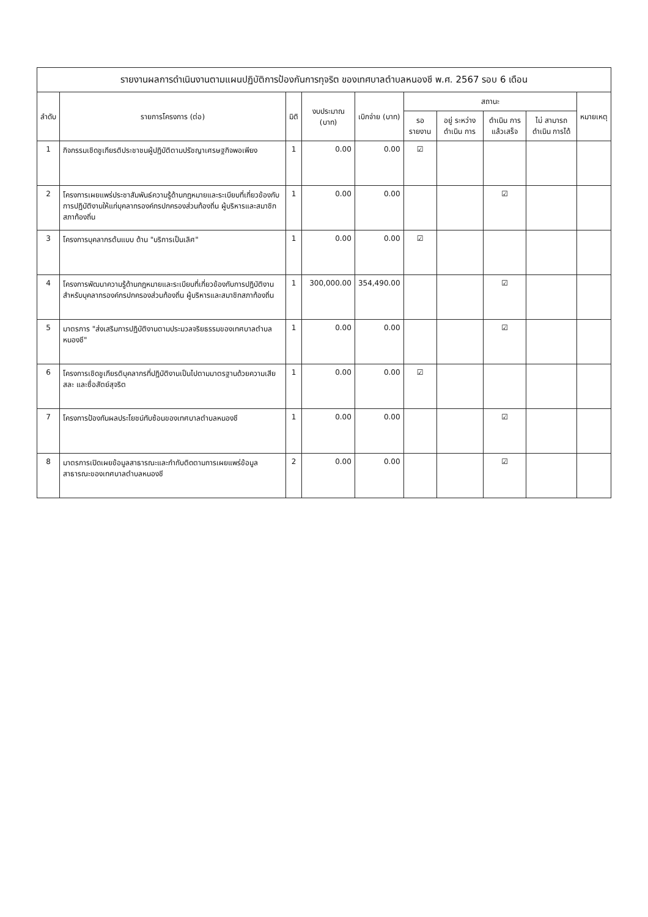รายงานผลการดำเนินงานตามแผนปฏิบัติการป้องกันการทุจริต ของเทศบาลตำบลหนองชี พ.ศ. 2567 รอบ 6 เดือน
| ลำดับ | รายการโครงการ (ต่อ) | มิติ | งบประมาณ (บาท) | เบิกจ่าย (บาท) | สถานะ | | | | หมายเหตุ |
| --- | --- | --- | --- | --- | --- | --- | --- | --- | --- |
| | | | | | รอ รายงาน | อยู่ ระหว่าง ดำเนิน การ | ดำเนิน การ แล้วเสร็จ | ไม่ สามารถ ดำเนิน การได้ | |
| 1 | กิจกรรมเชิดชูเกียรติประชาชนผู้ปฏิบัติตามปรัชญาเศรษฐกิจพอเพียง | 1 | 0.00 | 0.00 | ☑ | | | | |
| 2 | โครงการเผยแพร่ประชาสัมพันธ์ความรู้ด้านกฎหมายและระเบียบที่เกี่ยวข้องกับการปฏิบัติงานให้แก่บุคลากรองค์กรปกครองส่วนท้องถิ่น ผู้บริหารและสมาชิกสภาท้องถิ่น | 1 | 0.00 | 0.00 | | | ☑ | | |
| 3 | โครงการบุคลากรต้นแบบ ด้าน "บริการเป็นเลิศ" | 1 | 0.00 | 0.00 | ☑ | | | | |
| 4 | โครงการพัฒนาความรู้ด้านกฎหมายและระเบียบที่เกี่ยวข้องกับการปฏิบัติงานสำหรับบุคลากรองค์กรปกครองส่วนท้องถิ่น ผู้บริหารและสมาชิกสภาท้องถิ่น | 1 | 300,000.00 | 354,490.00 | | | ☑ | | |
| 5 | มาตรการ "ส่งเสริมการปฏิบัติงานตามประมวลจริยธรรมของเทศบาลตำบลหนองชี" | 1 | 0.00 | 0.00 | | | ☑ | | |
| 6 | โครงการเชิดชูเกียรติบุคลากรที่ปฏิบัติงานเป็นไปตามมาตรฐานด้วยความเสียสละ และซื่อสัตย์สุจริต | 1 | 0.00 | 0.00 | ☑ | | | | |
| 7 | โครงการป้องกันผลประโยชน์ทับซ้อนของเทศบาลตำบลหนองชี | 1 | 0.00 | 0.00 | | | ☑ | | |
| 8 | มาตรการเปิดเผยข้อมูลสาธารณะและกำกับติดตามการเผยแพร่ข้อมูลสาธารณะของเทศบาลตำบลหนองชี | 2 | 0.00 | 0.00 | | | ☑ | | |